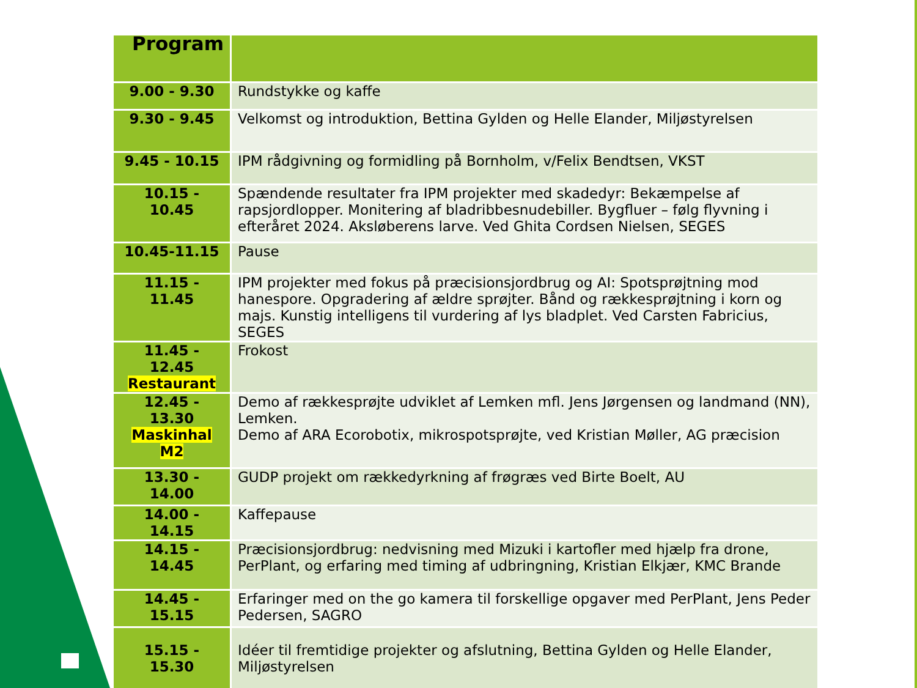| Program | |
| --- | --- |
| 9.00 - 9.30 | Rundstykke og kaffe |
| 9.30 - 9.45 | Velkomst og introduktion, Bettina Gylden og Helle Elander, Miljøstyrelsen |
| 9.45 - 10.15 | IPM rådgivning og formidling på Bornholm, v/Felix Bendtsen, VKST |
| 10.15 - 10.45 | Spændende resultater fra IPM projekter med skadedyr: Bekæmpelse af rapsjordlopper. Monitering af bladribbesnudebiller. Bygfluer – følg flyvning i efteråret 2024. Aksløberens larve. Ved Ghita Cordsen Nielsen, SEGES |
| 10.45-11.15 | Pause |
| 11.15 - 11.45 | IPM projekter med fokus på præcisionsjordbrug og AI: Spotsprøjtning mod hanespore. Opgradering af ældre sprøjter. Bånd og rækkesprøjtning i korn og majs. Kunstig intelligens til vurdering af lys bladplet. Ved Carsten Fabricius, SEGES |
| 11.45 - 12.45 Restaurant | Frokost |
| 12.45 - 13.30 Maskinhal M2 | Demo af rækkesprøjte udviklet af Lemken mfl. Jens Jørgensen og landmand (NN), Lemken. Demo af ARA Ecorobotix, mikrospotsprøjte, ved Kristian Møller, AG præcision |
| 13.30 - 14.00 | GUDP projekt om rækkedyrkning af frøgræs ved Birte Boelt, AU |
| 14.00 - 14.15 | Kaffepause |
| 14.15 - 14.45 | Præcisionsjordbrug: nedvisning med Mizuki i kartofler med hjælp fra drone, PerPlant, og erfaring med timing af udbringning, Kristian Elkjær, KMC Brande |
| 14.45 - 15.15 | Erfaringer med on the go kamera til forskellige opgaver med PerPlant, Jens Peder Pedersen, SAGRO |
| 15.15 - 15.30 | Idéer til fremtidige projekter og afslutning, Bettina Gylden og Helle Elander, Miljøstyrelsen |